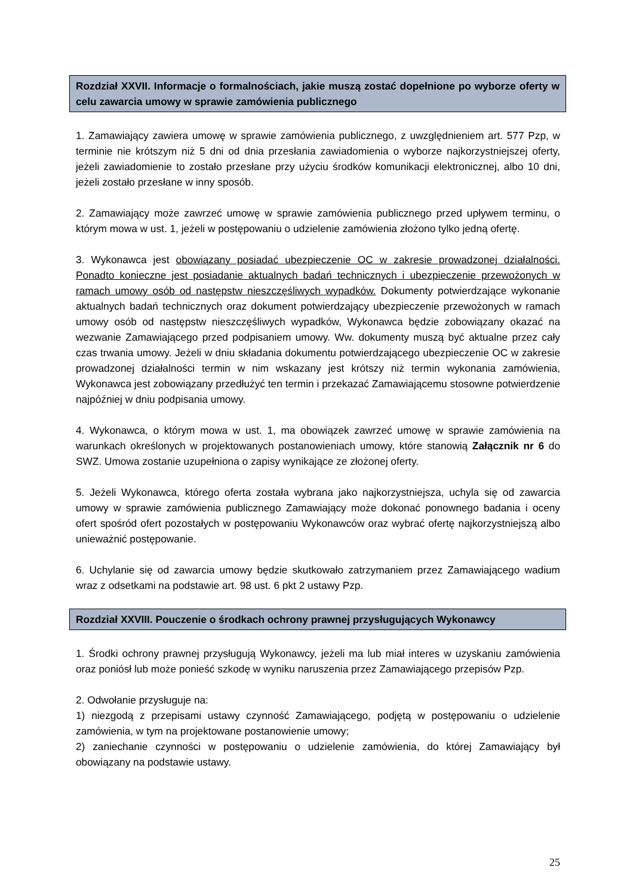Rozdział XXVII. Informacje o formalnościach, jakie muszą zostać dopełnione po wyborze oferty w celu zawarcia umowy w sprawie zamówienia publicznego
1. Zamawiający zawiera umowę w sprawie zamówienia publicznego, z uwzględnieniem art. 577 Pzp, w terminie nie krótszym niż 5 dni od dnia przesłania zawiadomienia o wyborze najkorzystniejszej oferty, jeżeli zawiadomienie to zostało przesłane przy użyciu środków komunikacji elektronicznej, albo 10 dni, jeżeli zostało przesłane w inny sposób.
2. Zamawiający może zawrzeć umowę w sprawie zamówienia publicznego przed upływem terminu, o którym mowa w ust. 1, jeżeli w postępowaniu o udzielenie zamówienia złożono tylko jedną ofertę.
3. Wykonawca jest obowiązany posiadać ubezpieczenie OC w zakresie prowadzonej działalności. Ponadto konieczne jest posiadanie aktualnych badań technicznych i ubezpieczenie przewożonych w ramach umowy osób od następstw nieszczęśliwych wypadków. Dokumenty potwierdzające wykonanie aktualnych badań technicznych oraz dokument potwierdzający ubezpieczenie przewożonych w ramach umowy osób od następstw nieszczęśliwych wypadków, Wykonawca będzie zobowiązany okazać na wezwanie Zamawiającego przed podpisaniem umowy. Ww. dokumenty muszą być aktualne przez cały czas trwania umowy. Jeżeli w dniu składania dokumentu potwierdzającego ubezpieczenie OC w zakresie prowadzonej działalności termin w nim wskazany jest krótszy niż termin wykonania zamówienia, Wykonawca jest zobowiązany przedłużyć ten termin i przekazać Zamawiającemu stosowne potwierdzenie najpóźniej w dniu podpisania umowy.
4. Wykonawca, o którym mowa w ust. 1, ma obowiązek zawrzeć umowę w sprawie zamówienia na warunkach określonych w projektowanych postanowieniach umowy, które stanowią Załącznik nr 6 do SWZ. Umowa zostanie uzupełniona o zapisy wynikające ze złożonej oferty.
5. Jeżeli Wykonawca, którego oferta została wybrana jako najkorzystniejsza, uchyla się od zawarcia umowy w sprawie zamówienia publicznego Zamawiający może dokonać ponownego badania i oceny ofert spośród ofert pozostałych w postępowaniu Wykonawców oraz wybrać ofertę najkorzystniejszą albo unieważnić postępowanie.
6. Uchylanie się od zawarcia umowy będzie skutkowało zatrzymaniem przez Zamawiającego wadium wraz z odsetkami na podstawie art. 98 ust. 6 pkt 2 ustawy Pzp.
Rozdział XXVIII. Pouczenie o środkach ochrony prawnej przysługujących Wykonawcy
1. Środki ochrony prawnej przysługują Wykonawcy, jeżeli ma lub miał interes w uzyskaniu zamówienia oraz poniósł lub może ponieść szkodę w wyniku naruszenia przez Zamawiającego przepisów Pzp.
2. Odwołanie przysługuje na:
1) niezgodą z przepisami ustawy czynność Zamawiającego, podjętą w postępowaniu o udzielenie zamówienia, w tym na projektowane postanowienie umowy;
2) zaniechanie czynności w postępowaniu o udzielenie zamówienia, do której Zamawiający był obowiązany na podstawie ustawy.
25